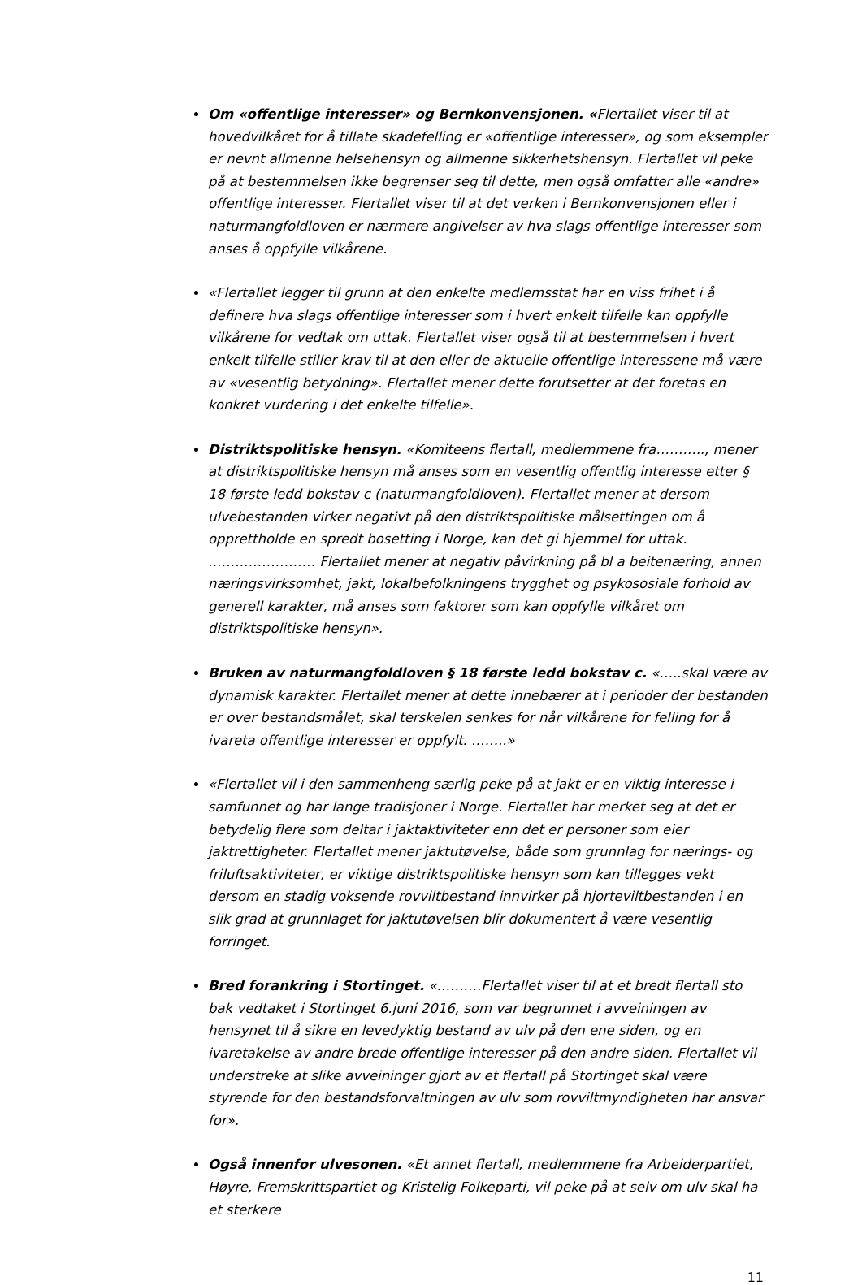Om «offentlige interesser» og Bernkonvensjonen. «Flertallet viser til at hovedvilkåret for å tillate skadefelling er «offentlige interesser», og som eksempler er nevnt allmenne helsehensyn og allmenne sikkerhetshensyn. Flertallet vil peke på at bestemmelsen ikke begrenser seg til dette, men også omfatter alle «andre» offentlige interesser. Flertallet viser til at det verken i Bernkonvensjonen eller i naturmangfoldloven er nærmere angivelser av hva slags offentlige interesser som anses å oppfylle vilkårene.
«Flertallet legger til grunn at den enkelte medlemsstat har en viss frihet i å definere hva slags offentlige interesser som i hvert enkelt tilfelle kan oppfylle vilkårene for vedtak om uttak. Flertallet viser også til at bestemmelsen i hvert enkelt tilfelle stiller krav til at den eller de aktuelle offentlige interessene må være av «vesentlig betydning». Flertallet mener dette forutsetter at det foretas en konkret vurdering i det enkelte tilfelle».
Distriktspolitiske hensyn. «Komiteens flertall, medlemmene fra……….., mener at distriktspolitiske hensyn må anses som en vesentlig offentlig interesse etter § 18 første ledd bokstav c (naturmangfoldloven). Flertallet mener at dersom ulvebestanden virker negativt på den distriktspolitiske målsettingen om å opprettholde en spredt bosetting i Norge, kan det gi hjemmel for uttak. …………………… Flertallet mener at negativ påvirkning på bl a beitenæring, annen næringsvirksomhet, jakt, lokalbefolkningens trygghet og psykososiale forhold av generell karakter, må anses som faktorer som kan oppfylle vilkåret om distriktspolitiske hensyn».
Bruken av naturmangfoldloven § 18 første ledd bokstav c. «…..skal være av dynamisk karakter. Flertallet mener at dette innebærer at i perioder der bestanden er over bestandsmålet, skal terskelen senkes for når vilkårene for felling for å ivareta offentlige interesser er oppfylt. ……..»
«Flertallet vil i den sammenheng særlig peke på at jakt er en viktig interesse i samfunnet og har lange tradisjoner i Norge. Flertallet har merket seg at det er betydelig flere som deltar i jaktaktiviteter enn det er personer som eier jaktrettigheter. Flertallet mener jaktutøvelse, både som grunnlag for nærings- og friluftsaktiviteter, er viktige distriktspolitiske hensyn som kan tillegges vekt dersom en stadig voksende rovviltbestand innvirker på hjorteviltbestanden i en slik grad at grunnlaget for jaktutøvelsen blir dokumentert å være vesentlig forringet.
Bred forankring i Stortinget. «……….Flertallet viser til at et bredt flertall sto bak vedtaket i Stortinget 6.juni 2016, som var begrunnet i avveiningen av hensynet til å sikre en levedyktig bestand av ulv på den ene siden, og en ivaretakelse av andre brede offentlige interesser på den andre siden. Flertallet vil understreke at slike avveininger gjort av et flertall på Stortinget skal være styrende for den bestandsforvaltningen av ulv som rovviltmyndigheten har ansvar for».
Også innenfor ulvesonen. «Et annet flertall, medlemmene fra Arbeiderpartiet, Høyre, Fremskrittspartiet og Kristelig Folkeparti, vil peke på at selv om ulv skal ha et sterkere
11